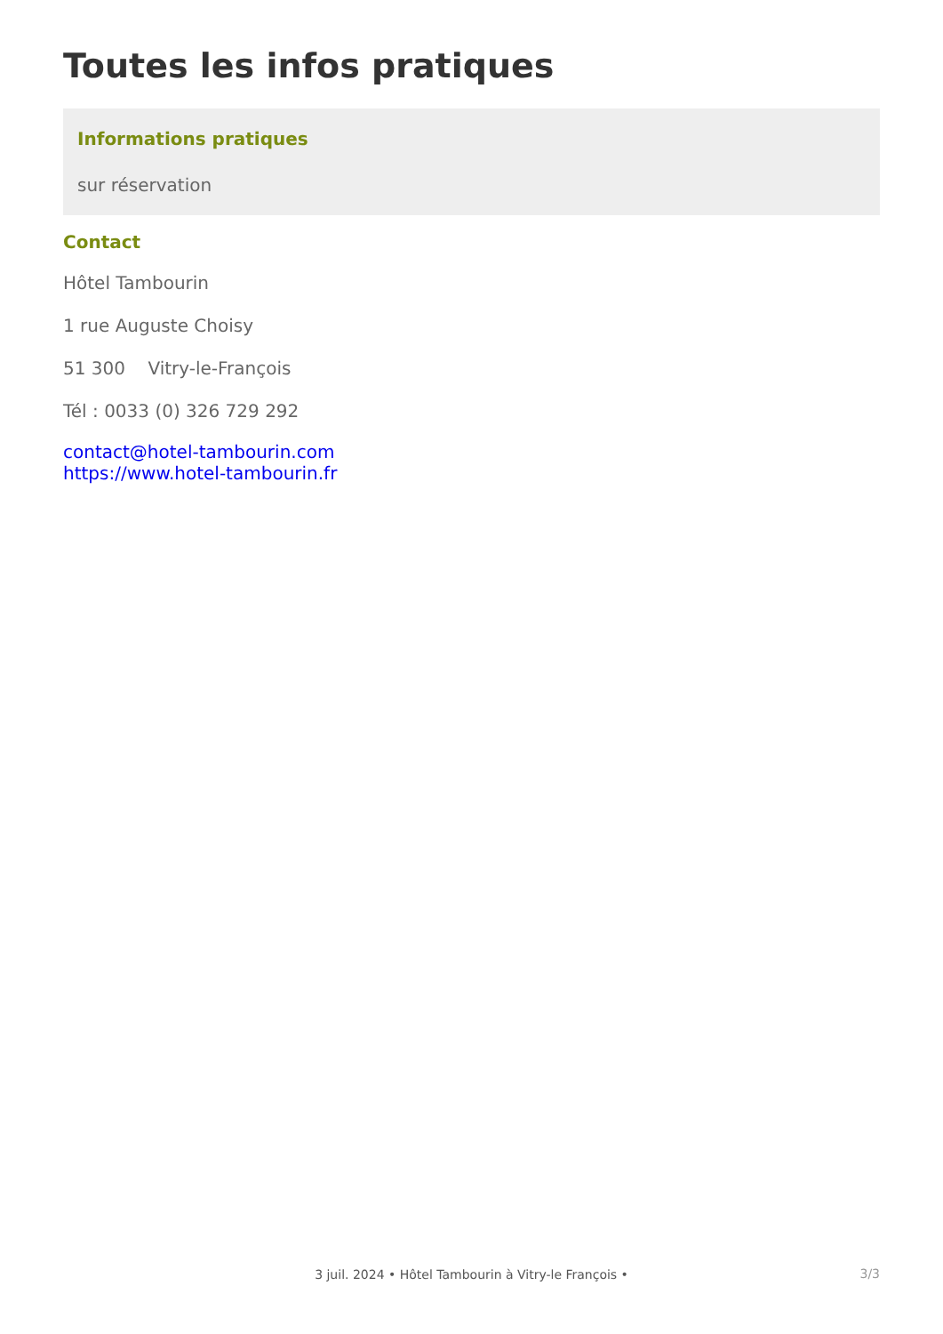Toutes les infos pratiques
Informations pratiques
sur réservation
Contact
Hôtel Tambourin
1 rue Auguste Choisy
51 300 Vitry-le-François
Tél : 0033 (0) 326 729 292
contact@hotel-tambourin.com
https://www.hotel-tambourin.fr
3/3 3 juil. 2024 • Hôtel Tambourin à Vitry-le François •